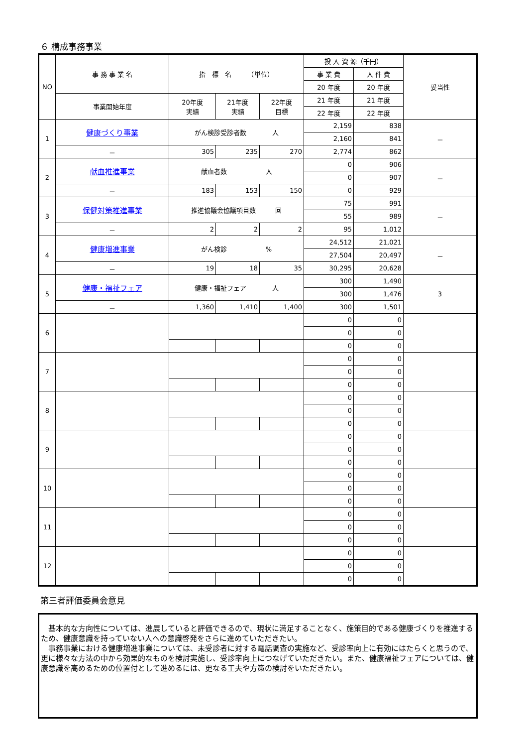６ 構成事務事業
| NO | 事 務 事 業 名 | 指 標 名 （単位） | | | 投 入 資 源（千円） | | 妥当性 |
| --- | --- | --- | --- | --- | --- | --- | --- |
| | | | | | 事 業 費 | 人 件 費 | |
| | | | | | 20 年度 | 20 年度 | |
| | 事業開始年度 | 20年度 実績 | 21年度 実績 | 22年度 目標 | 21 年度 | 21 年度 | |
| | | | | | 22 年度 | 22 年度 | |
| 1 | 健康づくり事業 | がん検診受診者数 人 | | | 2,159 | 838 | － |
| | | | | | 2,160 | 841 | |
| | － | 305 | 235 | 270 | 2,774 | 862 | |
| 2 | 献血推進事業 | 献血者数 人 | | | 0 | 906 | － |
| | | | | | 0 | 907 | |
| | － | 183 | 153 | 150 | 0 | 929 | |
| 3 | 保健対策推進事業 | 推進協議会協議項目数 回 | | | 75 | 991 | － |
| | | | | | 55 | 989 | |
| | － | 2 | 2 | 2 | 95 | 1,012 | |
| 4 | 健康増進事業 | がん検診 % | | | 24,512 | 21,021 | － |
| | | | | | 27,504 | 20,497 | |
| | － | 19 | 18 | 35 | 30,295 | 20,628 | |
| 5 | 健康・福祉フェア | 健康・福祉フェア 人 | | | 300 | 1,490 | 3 |
| | | | | | 300 | 1,476 | |
| | － | 1,360 | 1,410 | 1,400 | 300 | 1,501 | |
| 6 | | | | | 0 | 0 | |
| | | | | | 0 | 0 | |
| | | | | | 0 | 0 | |
| 7 | | | | | 0 | 0 | |
| | | | | | 0 | 0 | |
| | | | | | 0 | 0 | |
| 8 | | | | | 0 | 0 | |
| | | | | | 0 | 0 | |
| | | | | | 0 | 0 | |
| 9 | | | | | 0 | 0 | |
| | | | | | 0 | 0 | |
| | | | | | 0 | 0 | |
| 10 | | | | | 0 | 0 | |
| | | | | | 0 | 0 | |
| | | | | | 0 | 0 | |
| 11 | | | | | 0 | 0 | |
| | | | | | 0 | 0 | |
| | | | | | 0 | 0 | |
| 12 | | | | | 0 | 0 | |
| | | | | | 0 | 0 | |
| | | | | | 0 | 0 | |
第三者評価委員会意見
　基本的な方向性については、進展していると評価できるので、現状に満足することなく、施策目的である健康づくりを推進するため、健康意識を持っていない人への意識啓発をさらに進めていただきたい。
　事務事業における健康増進事業については、未受診者に対する電話調査の実施など、受診率向上に有効にはたらくと思うので、更に様々な方法の中から効果的なものを検討実施し、受診率向上につなげていただきたい。また、健康福祉フェアについては、健康意識を高めるための位置付として進めるには、更なる工夫や方策の検討をいただきたい。